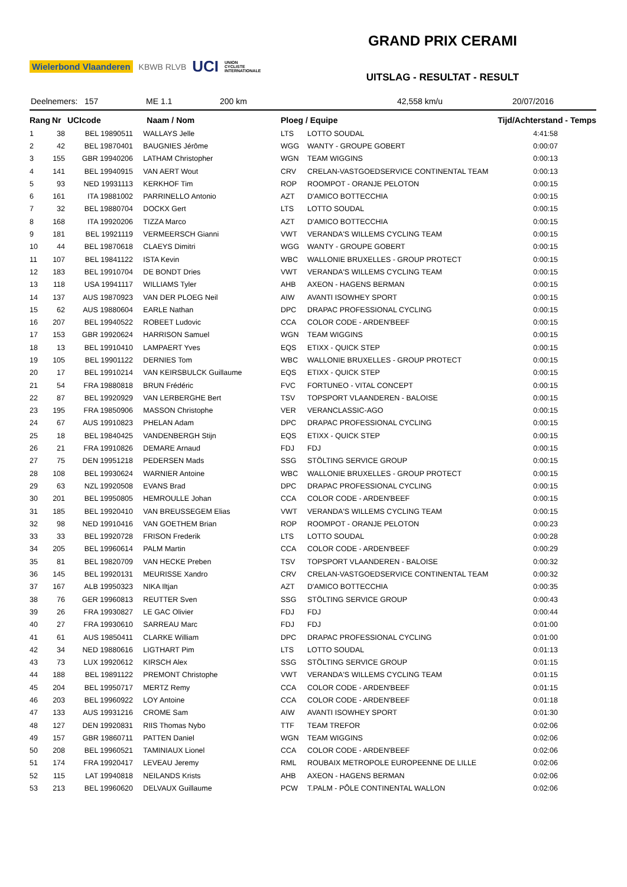Wielerbond Vlaanderen KBWB RLVB UCI UNION
CYCLISTE
INTERNATIONALE
GRAND PRIX CERAMI
UITSLAG - RESULTAT - RESULT
Deelnemers: 157 ME 1.1 200 km 42,558 km/u 20/07/2016
| Rang | Nr | UCIcode | Naam / Nom | Ploeg / Equipe | | Tijd/Achterstand - Temps |
| --- | --- | --- | --- | --- | --- | --- |
| 1 | 38 | BEL 19890511 | WALLAYS Jelle | LTS | LOTTO SOUDAL | 4:41:58 |
| 2 | 42 | BEL 19870401 | BAUGNIES Jérôme | WGG | WANTY - GROUPE GOBERT | 0:00:07 |
| 3 | 155 | GBR 19940206 | LATHAM Christopher | WGN | TEAM WIGGINS | 0:00:13 |
| 4 | 141 | BEL 19940915 | VAN AERT Wout | CRV | CRELAN-VASTGOEDSERVICE CONTINENTAL TEAM | 0:00:13 |
| 5 | 93 | NED 19931113 | KERKHOF Tim | ROP | ROOMPOT - ORANJE PELOTON | 0:00:15 |
| 6 | 161 | ITA 19881002 | PARRINELLO Antonio | AZT | D'AMICO BOTTECCHIA | 0:00:15 |
| 7 | 32 | BEL 19880704 | DOCKX Gert | LTS | LOTTO SOUDAL | 0:00:15 |
| 8 | 168 | ITA 19920206 | TIZZA Marco | AZT | D'AMICO BOTTECCHIA | 0:00:15 |
| 9 | 181 | BEL 19921119 | VERMEERSCH Gianni | VWT | VERANDA'S WILLEMS CYCLING TEAM | 0:00:15 |
| 10 | 44 | BEL 19870618 | CLAEYS Dimitri | WGG | WANTY - GROUPE GOBERT | 0:00:15 |
| 11 | 107 | BEL 19841122 | ISTA Kevin | WBC | WALLONIE BRUXELLES - GROUP PROTECT | 0:00:15 |
| 12 | 183 | BEL 19910704 | DE BONDT Dries | VWT | VERANDA'S WILLEMS CYCLING TEAM | 0:00:15 |
| 13 | 118 | USA 19941117 | WILLIAMS Tyler | AHB | AXEON - HAGENS BERMAN | 0:00:15 |
| 14 | 137 | AUS 19870923 | VAN DER PLOEG Neil | AIW | AVANTI ISOWHEY SPORT | 0:00:15 |
| 15 | 62 | AUS 19880604 | EARLE Nathan | DPC | DRAPAC PROFESSIONAL CYCLING | 0:00:15 |
| 16 | 207 | BEL 19940522 | ROBEET Ludovic | CCA | COLOR CODE - ARDEN'BEEF | 0:00:15 |
| 17 | 153 | GBR 19920624 | HARRISON Samuel | WGN | TEAM WIGGINS | 0:00:15 |
| 18 | 13 | BEL 19910410 | LAMPAERT Yves | EQS | ETIXX - QUICK STEP | 0:00:15 |
| 19 | 105 | BEL 19901122 | DERNIES Tom | WBC | WALLONIE BRUXELLES - GROUP PROTECT | 0:00:15 |
| 20 | 17 | BEL 19910214 | VAN KEIRSBULCK Guillaume | EQS | ETIXX - QUICK STEP | 0:00:15 |
| 21 | 54 | FRA 19880818 | BRUN Frédéric | FVC | FORTUNEO - VITAL CONCEPT | 0:00:15 |
| 22 | 87 | BEL 19920929 | VAN LERBERGHE Bert | TSV | TOPSPORT VLAANDEREN - BALOISE | 0:00:15 |
| 23 | 195 | FRA 19850906 | MASSON Christophe | VER | VERANCLASSIC-AGO | 0:00:15 |
| 24 | 67 | AUS 19910823 | PHELAN Adam | DPC | DRAPAC PROFESSIONAL CYCLING | 0:00:15 |
| 25 | 18 | BEL 19840425 | VANDENBERGH Stijn | EQS | ETIXX - QUICK STEP | 0:00:15 |
| 26 | 21 | FRA 19910826 | DEMARE Arnaud | FDJ | FDJ | 0:00:15 |
| 27 | 75 | DEN 19951218 | PEDERSEN Mads | SSG | STÖLTING SERVICE GROUP | 0:00:15 |
| 28 | 108 | BEL 19930624 | WARNIER Antoine | WBC | WALLONIE BRUXELLES - GROUP PROTECT | 0:00:15 |
| 29 | 63 | NZL 19920508 | EVANS Brad | DPC | DRAPAC PROFESSIONAL CYCLING | 0:00:15 |
| 30 | 201 | BEL 19950805 | HEMROULLE Johan | CCA | COLOR CODE - ARDEN'BEEF | 0:00:15 |
| 31 | 185 | BEL 19920410 | VAN BREUSSEGEM Elias | VWT | VERANDA'S WILLEMS CYCLING TEAM | 0:00:15 |
| 32 | 98 | NED 19910416 | VAN GOETHEM Brian | ROP | ROOMPOT - ORANJE PELOTON | 0:00:23 |
| 33 | 33 | BEL 19920728 | FRISON Frederik | LTS | LOTTO SOUDAL | 0:00:28 |
| 34 | 205 | BEL 19960614 | PALM Martin | CCA | COLOR CODE - ARDEN'BEEF | 0:00:29 |
| 35 | 81 | BEL 19820709 | VAN HECKE Preben | TSV | TOPSPORT VLAANDEREN - BALOISE | 0:00:32 |
| 36 | 145 | BEL 19920131 | MEURISSE Xandro | CRV | CRELAN-VASTGOEDSERVICE CONTINENTAL TEAM | 0:00:32 |
| 37 | 167 | ALB 19950323 | NIKA Iltjan | AZT | D'AMICO BOTTECCHIA | 0:00:35 |
| 38 | 76 | GER 19960813 | REUTTER Sven | SSG | STÖLTING SERVICE GROUP | 0:00:43 |
| 39 | 26 | FRA 19930827 | LE GAC Olivier | FDJ | FDJ | 0:00:44 |
| 40 | 27 | FRA 19930610 | SARREAU Marc | FDJ | FDJ | 0:01:00 |
| 41 | 61 | AUS 19850411 | CLARKE William | DPC | DRAPAC PROFESSIONAL CYCLING | 0:01:00 |
| 42 | 34 | NED 19880616 | LIGTHART Pim | LTS | LOTTO SOUDAL | 0:01:13 |
| 43 | 73 | LUX 19920612 | KIRSCH Alex | SSG | STÖLTING SERVICE GROUP | 0:01:15 |
| 44 | 188 | BEL 19891122 | PREMONT Christophe | VWT | VERANDA'S WILLEMS CYCLING TEAM | 0:01:15 |
| 45 | 204 | BEL 19950717 | MERTZ Remy | CCA | COLOR CODE - ARDEN'BEEF | 0:01:15 |
| 46 | 203 | BEL 19960922 | LOY Antoine | CCA | COLOR CODE - ARDEN'BEEF | 0:01:18 |
| 47 | 133 | AUS 19931216 | CROME Sam | AIW | AVANTI ISOWHEY SPORT | 0:01:30 |
| 48 | 127 | DEN 19920831 | RIIS Thomas Nybo | TTF | TEAM TREFOR | 0:02:06 |
| 49 | 157 | GBR 19860711 | PATTEN Daniel | WGN | TEAM WIGGINS | 0:02:06 |
| 50 | 208 | BEL 19960521 | TAMINIAUX Lionel | CCA | COLOR CODE - ARDEN'BEEF | 0:02:06 |
| 51 | 174 | FRA 19920417 | LEVEAU Jeremy | RML | ROUBAIX METROPOLE EUROPEENNE DE LILLE | 0:02:06 |
| 52 | 115 | LAT 19940818 | NEILANDS Krists | AHB | AXEON - HAGENS BERMAN | 0:02:06 |
| 53 | 213 | BEL 19960620 | DELVAUX Guillaume | PCW | T.PALM - PÔLE CONTINENTAL WALLON | 0:02:06 |